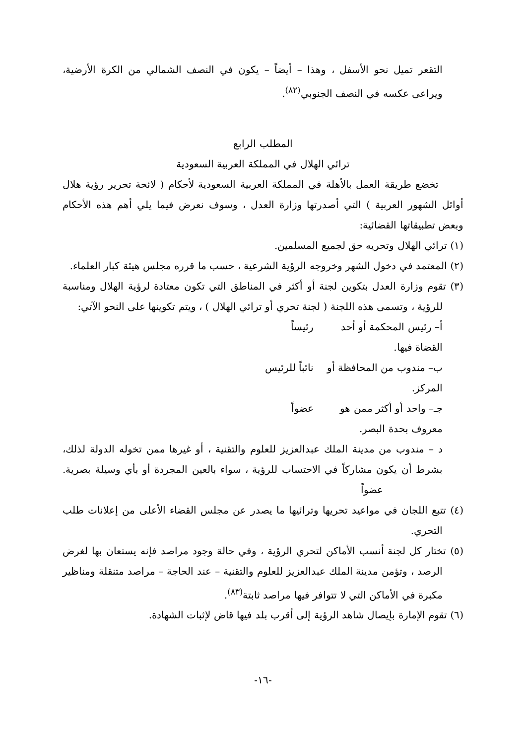التقعر تميل نحو الأسفل ، وهذا – أيضاً – يكون في النصف الشمالي من الكرة الأرضية، ويراعى عكسه في النصف الجنوبي<sup>(٨٢)</sup>.
المطلب الرابع
ترائي الهلال في المملكة العربية السعودية
تخضع طريقة العمل بالأهلة في المملكة العربية السعودية لأحكام ( لائحة تحرير رؤية هلال أوائل الشهور العربية ) التي أصدرتها وزارة العدل ، وسوف نعرض فيما يلي أهم هذه الأحكام وبعض تطبيقاتها القضائية:
(١) ترائي الهلال وتحريه حق لجميع المسلمين.
(٢) المعتمد في دخول الشهر وخروجه الرؤية الشرعية ، حسب ما قرره مجلس هيئة كبار العلماء.
(٣) تقوم وزارة العدل بتكوين لجنة أو أكثر في المناطق التي تكون معتادة لرؤية الهلال ومناسبة للرؤية ، وتسمى هذه اللجنة ( لجنة تحري أو ترائي الهلال ) ، ويتم تكوينها على النحو الآتي:
أ– رئيس المحكمة أو أحد القضاة فيها. رئيساً
ب– مندوب من المحافظة أو المركز. نائباً للرئيس
جـ– واحد أو أكثر ممن هو معروف بحدة البصر. عضواً
د – مندوب من مدينة الملك عبدالعزيز للعلوم والتقنية ، أو غيرها ممن تخوله الدولة لذلك، بشرط أن يكون مشاركاً في الاحتساب للرؤية ، سواء بالعين المجردة أو بأي وسيلة بصرية. عضواً
(٤) تتبع اللجان في مواعيد تحريها وترائيها ما يصدر عن مجلس القضاء الأعلى من إعلانات طلب التحري.
(٥) تختار كل لجنة أنسب الأماكن لتحري الرؤية ، وفي حالة وجود مراصد فإنه يستعان بها لغرض الرصد ، وتؤمن مدينة الملك عبدالعزيز للعلوم والتقنية – عند الحاجة – مراصد متنقلة ومناظير مكبرة في الأماكن التي لا تتوافر فيها مراصد ثابتة<sup>(٨٣)</sup>.
(٦) تقوم الإمارة بإيصال شاهد الرؤية إلى أقرب بلد فيها قاض لإثبات الشهادة.
-١٦-